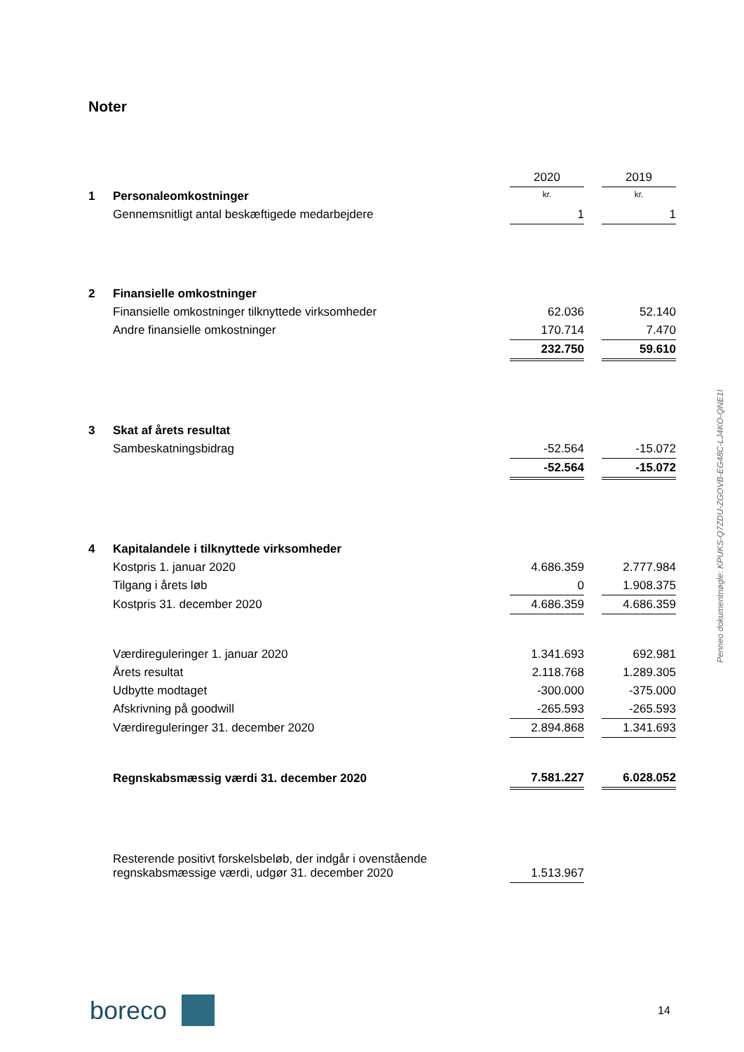Noter
| | | 2020 | | 2019 |
| 1 | Personaleomkostninger | kr. | | kr. |
| | Gennemsnitligt antal beskæftigede medarbejdere | 1 | | 1 |
| 2 | Finansielle omkostninger | | | |
| | Finansielle omkostninger tilknyttede virksomheder | 62.036 | | 52.140 |
| | Andre finansielle omkostninger | 170.714 | | 7.470 |
| | | 232.750 | | 59.610 |
| 3 | Skat af årets resultat | | | |
| | Sambeskatningsbidrag | -52.564 | | -15.072 |
| | | -52.564 | | -15.072 |
| 4 | Kapitalandele i tilknyttede virksomheder | | | |
| | Kostpris 1. januar 2020 | 4.686.359 | | 2.777.984 |
| | Tilgang i årets løb | 0 | | 1.908.375 |
| | Kostpris 31. december 2020 | 4.686.359 | | 4.686.359 |
| | Værdireguleringer 1. januar 2020 | 1.341.693 | | 692.981 |
| | Årets resultat | 2.118.768 | | 1.289.305 |
| | Udbytte modtaget | -300.000 | | -375.000 |
| | Afskrivning på goodwill | -265.593 | | -265.593 |
| | Værdireguleringer 31. december 2020 | 2.894.868 | | 1.341.693 |
| | Regnskabsmæssig værdi 31. december 2020 | 7.581.227 | | 6.028.052 |
| | Resterende positivt forskelsbeløb, der indgår i ovenstående regnskabsmæssige værdi, udgør 31. december 2020 | 1.513.967 | | |
Penneo dokumentnøgle: KPUKS-Q7ZDU-ZGOVB-EG48C-LJ4KO-QNE1I
boreco 14